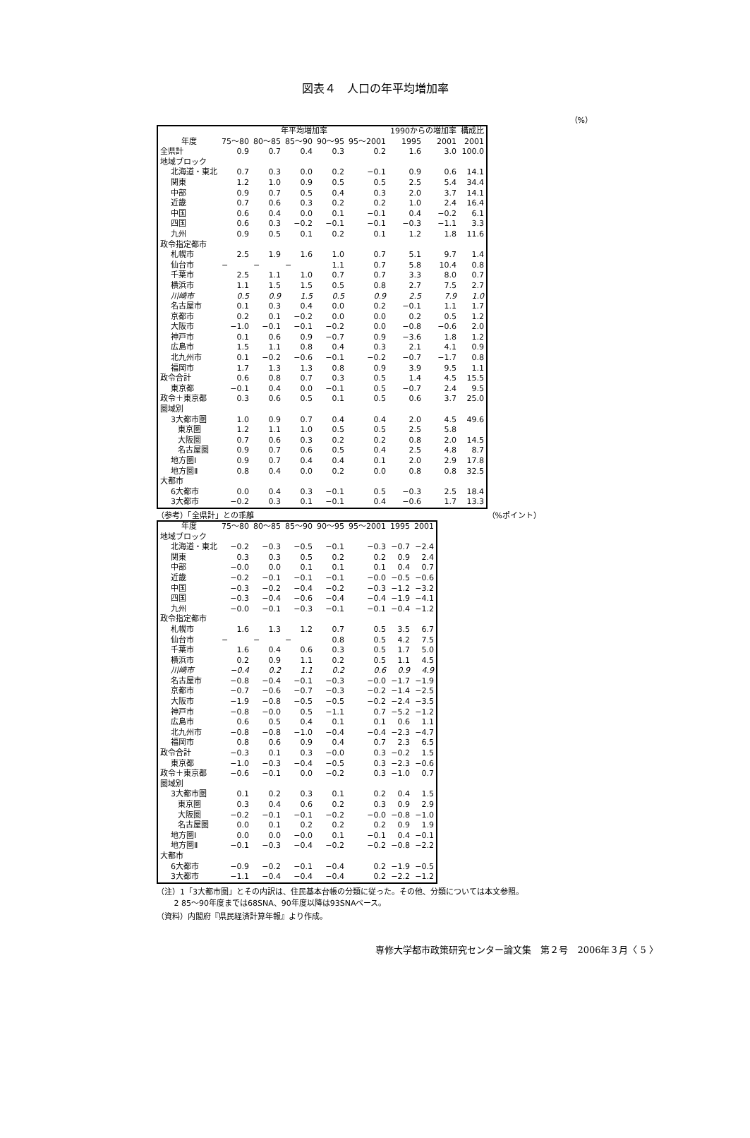図表４　人口の年平均増加率
（%）
| | 年平均増加率 | | | | | 1990からの増加率 | | 構成比 |
| --- | --- | --- | --- | --- | --- | --- | --- | --- |
| 年度 | 75～80 | 80～85 | 85～90 | 90～95 | 95～2001 | 1995 | 2001 | 2001 |
| 全県計 | 0.9 | 0.7 | 0.4 | 0.3 | 0.2 | 1.6 | 3.0 | 100.0 |
| 地域ブロック | | | | | | | | |
| 北海道・東北 | 0.7 | 0.3 | 0.0 | 0.2 | −0.1 | 0.9 | 0.6 | 14.1 |
| 関東 | 1.2 | 1.0 | 0.9 | 0.5 | 0.5 | 2.5 | 5.4 | 34.4 |
| 中部 | 0.9 | 0.7 | 0.5 | 0.4 | 0.3 | 2.0 | 3.7 | 14.1 |
| 近畿 | 0.7 | 0.6 | 0.3 | 0.2 | 0.2 | 1.0 | 2.4 | 16.4 |
| 中国 | 0.6 | 0.4 | 0.0 | 0.1 | −0.1 | 0.4 | −0.2 | 6.1 |
| 四国 | 0.6 | 0.3 | −0.2 | −0.1 | −0.1 | −0.3 | −1.1 | 3.3 |
| 九州 | 0.9 | 0.5 | 0.1 | 0.2 | 0.1 | 1.2 | 1.8 | 11.6 |
| 政令指定都市 | | | | | | | | |
| 札幌市 | 2.5 | 1.9 | 1.6 | 1.0 | 0.7 | 5.1 | 9.7 | 1.4 |
| 仙台市 | − | − | − | 1.1 | 0.7 | 5.8 | 10.4 | 0.8 |
| 千葉市 | 2.5 | 1.1 | 1.0 | 0.7 | 0.7 | 3.3 | 8.0 | 0.7 |
| 横浜市 | 1.1 | 1.5 | 1.5 | 0.5 | 0.8 | 2.7 | 7.5 | 2.7 |
| 川崎市 | 0.5 | 0.9 | 1.5 | 0.5 | 0.9 | 2.5 | 7.9 | 1.0 |
| 名古屋市 | 0.1 | 0.3 | 0.4 | 0.0 | 0.2 | −0.1 | 1.1 | 1.7 |
| 京都市 | 0.2 | 0.1 | −0.2 | 0.0 | 0.0 | 0.2 | 0.5 | 1.2 |
| 大阪市 | −1.0 | −0.1 | −0.1 | −0.2 | 0.0 | −0.8 | −0.6 | 2.0 |
| 神戸市 | 0.1 | 0.6 | 0.9 | −0.7 | 0.9 | −3.6 | 1.8 | 1.2 |
| 広島市 | 1.5 | 1.1 | 0.8 | 0.4 | 0.3 | 2.1 | 4.1 | 0.9 |
| 北九州市 | 0.1 | −0.2 | −0.6 | −0.1 | −0.2 | −0.7 | −1.7 | 0.8 |
| 福岡市 | 1.7 | 1.3 | 1.3 | 0.8 | 0.9 | 3.9 | 9.5 | 1.1 |
| 政令合計 | 0.6 | 0.8 | 0.7 | 0.3 | 0.5 | 1.4 | 4.5 | 15.5 |
| 東京都 | −0.1 | 0.4 | 0.0 | −0.1 | 0.5 | −0.7 | 2.4 | 9.5 |
| 政令＋東京都 | 0.3 | 0.6 | 0.5 | 0.1 | 0.5 | 0.6 | 3.7 | 25.0 |
| 圏域別 | | | | | | | | |
| 3大都市圏 | 1.0 | 0.9 | 0.7 | 0.4 | 0.4 | 2.0 | 4.5 | 49.6 |
| 東京圏 | 1.2 | 1.1 | 1.0 | 0.5 | 0.5 | 2.5 | 5.8 | |
| 大阪圏 | 0.7 | 0.6 | 0.3 | 0.2 | 0.2 | 0.8 | 2.0 | 14.5 |
| 名古屋圏 | 0.9 | 0.7 | 0.6 | 0.5 | 0.4 | 2.5 | 4.8 | 8.7 |
| 地方圏Ⅰ | 0.9 | 0.7 | 0.4 | 0.4 | 0.1 | 2.0 | 2.9 | 17.8 |
| 地方圏Ⅱ | 0.8 | 0.4 | 0.0 | 0.2 | 0.0 | 0.8 | 0.8 | 32.5 |
| 大都市 | | | | | | | | |
| 6大都市 | 0.0 | 0.4 | 0.3 | −0.1 | 0.5 | −0.3 | 2.5 | 18.4 |
| 3大都市 | −0.2 | 0.3 | 0.1 | −0.1 | 0.4 | −0.6 | 1.7 | 13.3 |
（参考）「全県計」との乖離 （%ポイント）
| 年度 | 75～80 | 80～85 | 85～90 | 90～95 | 95～2001 | 1995 | 2001 |
| --- | --- | --- | --- | --- | --- | --- | --- |
| 地域ブロック | | | | | | | |
| 北海道・東北 | −0.2 | −0.3 | −0.5 | −0.1 | −0.3 | −0.7 | −2.4 |
| 関東 | 0.3 | 0.3 | 0.5 | 0.2 | 0.2 | 0.9 | 2.4 |
| 中部 | −0.0 | 0.0 | 0.1 | 0.1 | 0.1 | 0.4 | 0.7 |
| 近畿 | −0.2 | −0.1 | −0.1 | −0.1 | −0.0 | −0.5 | −0.6 |
| 中国 | −0.3 | −0.2 | −0.4 | −0.2 | −0.3 | −1.2 | −3.2 |
| 四国 | −0.3 | −0.4 | −0.6 | −0.4 | −0.4 | −1.9 | −4.1 |
| 九州 | −0.0 | −0.1 | −0.3 | −0.1 | −0.1 | −0.4 | −1.2 |
| 政令指定都市 | | | | | | | |
| 札幌市 | 1.6 | 1.3 | 1.2 | 0.7 | 0.5 | 3.5 | 6.7 |
| 仙台市 | − | − | − | 0.8 | 0.5 | 4.2 | 7.5 |
| 千葉市 | 1.6 | 0.4 | 0.6 | 0.3 | 0.5 | 1.7 | 5.0 |
| 横浜市 | 0.2 | 0.9 | 1.1 | 0.2 | 0.5 | 1.1 | 4.5 |
| 川崎市 | −0.4 | 0.2 | 1.1 | 0.2 | 0.6 | 0.9 | 4.9 |
| 名古屋市 | −0.8 | −0.4 | −0.1 | −0.3 | −0.0 | −1.7 | −1.9 |
| 京都市 | −0.7 | −0.6 | −0.7 | −0.3 | −0.2 | −1.4 | −2.5 |
| 大阪市 | −1.9 | −0.8 | −0.5 | −0.5 | −0.2 | −2.4 | −3.5 |
| 神戸市 | −0.8 | −0.0 | 0.5 | −1.1 | 0.7 | −5.2 | −1.2 |
| 広島市 | 0.6 | 0.5 | 0.4 | 0.1 | 0.1 | 0.6 | 1.1 |
| 北九州市 | −0.8 | −0.8 | −1.0 | −0.4 | −0.4 | −2.3 | −4.7 |
| 福岡市 | 0.8 | 0.6 | 0.9 | 0.4 | 0.7 | 2.3 | 6.5 |
| 政令合計 | −0.3 | 0.1 | 0.3 | −0.0 | 0.3 | −0.2 | 1.5 |
| 東京都 | −1.0 | −0.3 | −0.4 | −0.5 | 0.3 | −2.3 | −0.6 |
| 政令＋東京都 | −0.6 | −0.1 | 0.0 | −0.2 | 0.3 | −1.0 | 0.7 |
| 圏域別 | | | | | | | |
| 3大都市圏 | 0.1 | 0.2 | 0.3 | 0.1 | 0.2 | 0.4 | 1.5 |
| 東京圏 | 0.3 | 0.4 | 0.6 | 0.2 | 0.3 | 0.9 | 2.9 |
| 大阪圏 | −0.2 | −0.1 | −0.1 | −0.2 | −0.0 | −0.8 | −1.0 |
| 名古屋圏 | 0.0 | 0.1 | 0.2 | 0.2 | 0.2 | 0.9 | 1.9 |
| 地方圏Ⅰ | 0.0 | 0.0 | −0.0 | 0.1 | −0.1 | 0.4 | −0.1 |
| 地方圏Ⅱ | −0.1 | −0.3 | −0.4 | −0.2 | −0.2 | −0.8 | −2.2 |
| 大都市 | | | | | | | |
| 6大都市 | −0.9 | −0.2 | −0.1 | −0.4 | 0.2 | −1.9 | −0.5 |
| 3大都市 | −1.1 | −0.4 | −0.4 | −0.4 | 0.2 | −2.2 | −1.2 |
（注）1「3大都市圏」とその内訳は、住民基本台帳の分類に従った。その他、分類については本文参照。
2 85～90年度までは68SNA、90年度以降は93SNAベース。
（資料）内閣府『県民経済計算年報』より作成。
専修大学都市政策研究センター論文集　第２号　2006年３月〈 5 〉